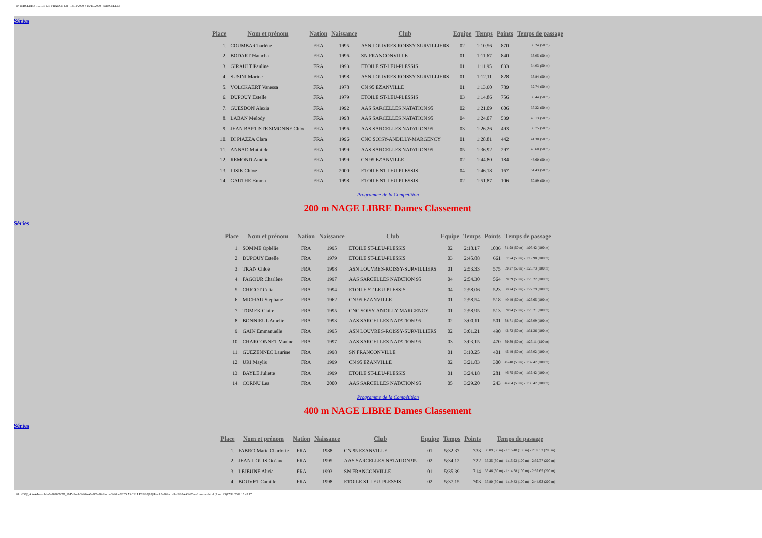INTERCLUBS TC ILE-DE-FRANCE (3) - 14/11/2009 ¤ 15/11/2009 - SARCELLES
Séries
| Place | Nom et prénom | Nation | Naissance | Club | Equipe | Temps | Points | Temps de passage |
| --- | --- | --- | --- | --- | --- | --- | --- | --- |
| 1. | COUMBA Charlène | FRA | 1995 | ASN LOUVRES-ROISSY-SURVILLIERS | 02 | 1:10.56 | 870 | 33.24 (50 m) |
| 2. | BODART Natacha | FRA | 1996 | SN FRANCONVILLE | 01 | 1:11.67 | 840 | 33.05 (50 m) |
| 3. | GIRAULT Pauline | FRA | 1993 | ETOILE ST-LEU-PLESSIS | 01 | 1:11.95 | 833 | 34.03 (50 m) |
| 4. | SUSINI Marine | FRA | 1998 | ASN LOUVRES-ROISSY-SURVILLIERS | 01 | 1:12.11 | 828 | 33.84 (50 m) |
| 5. | VOLCKAERT Vanessa | FRA | 1978 | CN 95 EZANVILLE | 01 | 1:13.60 | 789 | 32.74 (50 m) |
| 6. | DUPOUY Estelle | FRA | 1979 | ETOILE ST-LEU-PLESSIS | 03 | 1:14.86 | 756 | 35.44 (50 m) |
| 7. | GUESDON Alexia | FRA | 1992 | AAS SARCELLES NATATION 95 | 02 | 1:21.09 | 606 | 37.22 (50 m) |
| 8. | LABAN Melody | FRA | 1998 | AAS SARCELLES NATATION 95 | 04 | 1:24.07 | 539 | 40.13 (50 m) |
| 9. | JEAN BAPTISTE SIMONNE Chloe | FRA | 1996 | AAS SARCELLES NATATION 95 | 03 | 1:26.26 | 493 | 38.75 (50 m) |
| 10. | DI PIAZZA Clara | FRA | 1996 | CNC SOISY-ANDILLY-MARGENCY | 01 | 1:28.81 | 442 | 41.30 (50 m) |
| 11. | ANNAD Mathilde | FRA | 1999 | AAS SARCELLES NATATION 95 | 05 | 1:36.92 | 297 | 45.60 (50 m) |
| 12. | REMOND Amélie | FRA | 1999 | CN 95 EZANVILLE | 02 | 1:44.80 | 184 | 48.60 (50 m) |
| 13. | LISIK Chloé | FRA | 2000 | ETOILE ST-LEU-PLESSIS | 04 | 1:46.18 | 167 | 51.43 (50 m) |
| 14. | GAUTHE Emma | FRA | 1998 | ETOILE ST-LEU-PLESSIS | 02 | 1:51.87 | 106 | 50.89 (50 m) |
Programme de la Compétition
200 m NAGE LIBRE Dames Classement
Séries
| Place | Nom et prénom | Nation | Naissance | Club | Equipe | Temps | Points | Temps de passage |
| --- | --- | --- | --- | --- | --- | --- | --- | --- |
| 1. | SOMME Ophélie | FRA | 1995 | ETOILE ST-LEU-PLESSIS | 02 | 2:18.17 | 1036 | 31.98 (50 m) - 1:07.42 (100 m) |
| 2. | DUPOUY Estelle | FRA | 1979 | ETOILE ST-LEU-PLESSIS | 03 | 2:45.88 | 661 | 37.74 (50 m) - 1:19.98 (100 m) |
| 3. | TRAN Chloé | FRA | 1998 | ASN LOUVRES-ROISSY-SURVILLIERS | 01 | 2:53.33 | 575 | 39.27 (50 m) - 1:23.73 (100 m) |
| 4. | FAGOUR Charlène | FRA | 1997 | AAS SARCELLES NATATION 95 | 04 | 2:54.30 | 564 | 39.39 (50 m) - 1:25.22 (100 m) |
| 5. | CHICOT Celia | FRA | 1994 | ETOILE ST-LEU-PLESSIS | 04 | 2:58.06 | 523 | 38.24 (50 m) - 1:22.79 (100 m) |
| 6. | MICHAU Stéphane | FRA | 1962 | CN 95 EZANVILLE | 01 | 2:58.54 | 518 | 40.49 (50 m) - 1:25.65 (100 m) |
| 7. | TOMEK Claire | FRA | 1995 | CNC SOISY-ANDILLY-MARGENCY | 01 | 2:58.95 | 513 | 39.94 (50 m) - 1:25.21 (100 m) |
| 8. | BONNIEUL Amelie | FRA | 1993 | AAS SARCELLES NATATION 95 | 02 | 3:00.11 | 501 | 38.71 (50 m) - 1:23.09 (100 m) |
| 9. | GAIN Emmanuelle | FRA | 1995 | ASN LOUVRES-ROISSY-SURVILLIERS | 02 | 3:01.21 | 490 | 42.72 (50 m) - 1:31.26 (100 m) |
| 10. | CHARCONNET Marine | FRA | 1997 | AAS SARCELLES NATATION 95 | 03 | 3:03.15 | 470 | 39.39 (50 m) - 1:27.11 (100 m) |
| 11. | GUEZENNEC Laurine | FRA | 1998 | SN FRANCONVILLE | 01 | 3:10.25 | 401 | 45.49 (50 m) - 1:35.02 (100 m) |
| 12. | URI Maylis | FRA | 1999 | CN 95 EZANVILLE | 02 | 3:21.83 | 300 | 45.48 (50 m) - 1:37.42 (100 m) |
| 13. | BAYLE Juliette | FRA | 1999 | ETOILE ST-LEU-PLESSIS | 01 | 3:24.18 | 281 | 46.75 (50 m) - 1:39.42 (100 m) |
| 14. | CORNU Lea | FRA | 2000 | AAS SARCELLES NATATION 95 | 05 | 3:29.20 | 243 | 46.04 (50 m) - 1:38.42 (100 m) |
Programme de la Compétition
400 m NAGE LIBRE Dames Classement
Séries
| Place | Nom et prénom | Nation | Naissance | Club | Equipe | Temps | Points | Temps de passage |
| --- | --- | --- | --- | --- | --- | --- | --- | --- |
| 1. | FABRO Marie Charlotte | FRA | 1988 | CN 95 EZANVILLE | 01 | 5:32.37 | 733 | 36.09 (50 m) - 1:15.48 (100 m) - 2:39.32 (200 m) |
| 2. | JEAN LOUIS Océane | FRA | 1995 | AAS SARCELLES NATATION 95 | 02 | 5:34.12 | 722 | 36.35 (50 m) - 1:15.92 (100 m) - 2:39.77 (200 m) |
| 3. | LEJEUNE Alicia | FRA | 1993 | SN FRANCONVILLE | 01 | 5:35.39 | 714 | 35.46 (50 m) - 1:14.58 (100 m) - 2:39.65 (200 m) |
| 4. | BOUVET Camille | FRA | 1998 | ETOILE ST-LEU-PLESSIS | 02 | 5:37.15 | 703 | 37.80 (50 m) - 1:19.82 (100 m) - 2:44.93 (200 m) |
file:///M|/_AAA-Interclubs%202009/28_1845-Poule%20AA%20%20-Piscine%20de%20SARCELLES%20(95)/Poule%20Sarcelles%20AA%20res/resultats.html (2 sur 23)17/11/2009 15:43:17